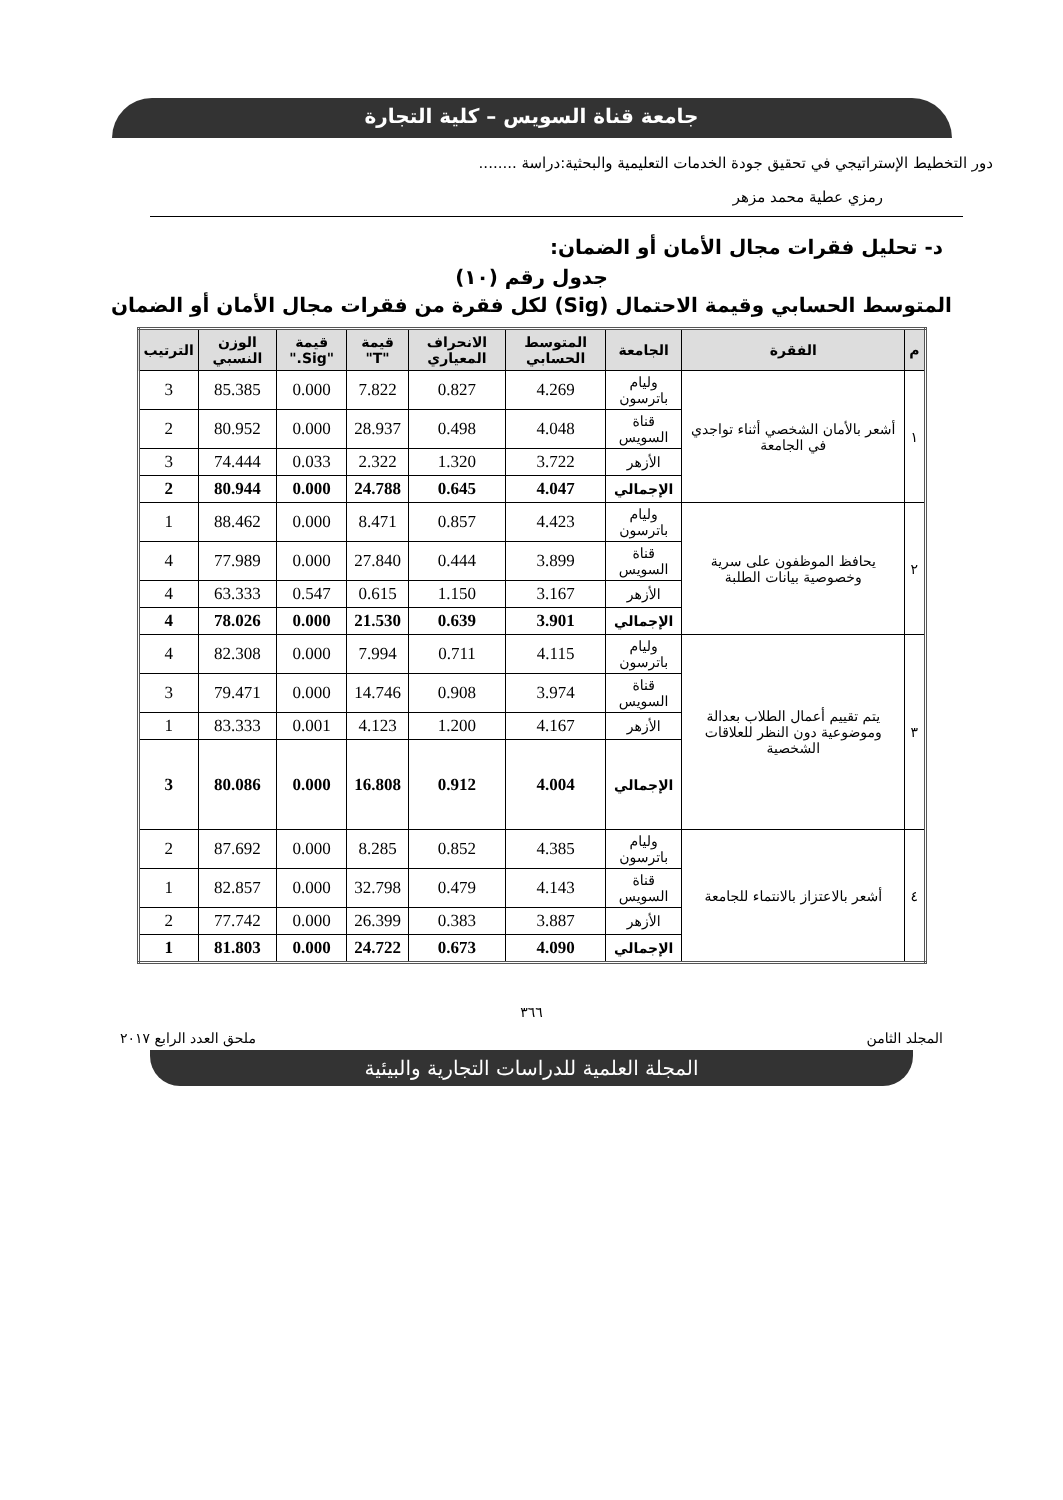جامعة قناة السويس – كلية التجارة
دور التخطيط الإستراتيجي في تحقيق جودة الخدمات التعليمية والبحثية:دراسة ........
رمزي عطية محمد مزهر
د- تحليل فقرات مجال الأمان أو الضمان:
جدول رقم (١٠)
المتوسط الحسابي وقيمة الاحتمال (Sig) لكل فقرة من فقرات مجال الأمان أو الضمان
| م | الفقرة | الجامعة | المتوسط الحسابي | الانحراف المعياري | قيمة "T" | قيمة "Sig." | الوزن النسبي | الترتيب |
| --- | --- | --- | --- | --- | --- | --- | --- | --- |
| ١ | أشعر بالأمان الشخصي أثناء تواجدي في الجامعة | وليام باترسون | 4.269 | 0.827 | 7.822 | 0.000 | 85.385 | 3 |
| | | قناة السويس | 4.048 | 0.498 | 28.937 | 0.000 | 80.952 | 2 |
| | | الأزهر | 3.722 | 1.320 | 2.322 | 0.033 | 74.444 | 3 |
| | | الإجمالي | 4.047 | 0.645 | 24.788 | 0.000 | 80.944 | 2 |
| ٢ | يحافظ الموظفون على سرية وخصوصية بيانات الطلبة | وليام باترسون | 4.423 | 0.857 | 8.471 | 0.000 | 88.462 | 1 |
| | | قناة السويس | 3.899 | 0.444 | 27.840 | 0.000 | 77.989 | 4 |
| | | الأزهر | 3.167 | 1.150 | 0.615 | 0.547 | 63.333 | 4 |
| | | الإجمالي | 3.901 | 0.639 | 21.530 | 0.000 | 78.026 | 4 |
| ٣ | يتم تقييم أعمال الطلاب بعدالة وموضوعية دون النظر للعلاقات الشخصية | وليام باترسون | 4.115 | 0.711 | 7.994 | 0.000 | 82.308 | 4 |
| | | قناة السويس | 3.974 | 0.908 | 14.746 | 0.000 | 79.471 | 3 |
| | | الأزهر | 4.167 | 1.200 | 4.123 | 0.001 | 83.333 | 1 |
| | | الإجمالي | 4.004 | 0.912 | 16.808 | 0.000 | 80.086 | 3 |
| ٤ | أشعر بالاعتزاز بالانتماء للجامعة | وليام باترسون | 4.385 | 0.852 | 8.285 | 0.000 | 87.692 | 2 |
| | | قناة السويس | 4.143 | 0.479 | 32.798 | 0.000 | 82.857 | 1 |
| | | الأزهر | 3.887 | 0.383 | 26.399 | 0.000 | 77.742 | 2 |
| | | الإجمالي | 4.090 | 0.673 | 24.722 | 0.000 | 81.803 | 1 |
٣٦٦
المجلد الثامن ملحق العدد الرابع ٢٠١٧
المجلة العلمية للدراسات التجارية والبيئية